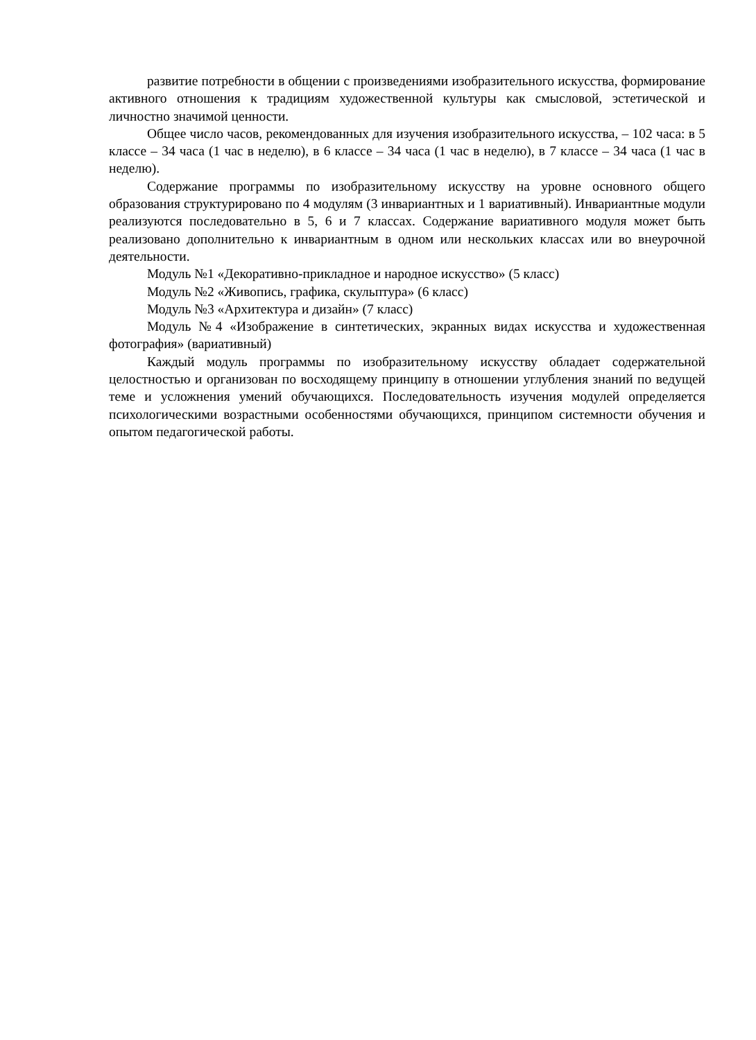развитие потребности в общении с произведениями изобразительного искусства, формирование активного отношения к традициям художественной культуры как смысловой, эстетической и личностно значимой ценности.
Общее число часов, рекомендованных для изучения изобразительного искусства, – 102 часа: в 5 классе – 34 часа (1 час в неделю), в 6 классе – 34 часа (1 час в неделю), в 7 классе – 34 часа (1 час в неделю).
Содержание программы по изобразительному искусству на уровне основного общего образования структурировано по 4 модулям (3 инвариантных и 1 вариативный). Инвариантные модули реализуются последовательно в 5, 6 и 7 классах. Содержание вариативного модуля может быть реализовано дополнительно к инвариантным в одном или нескольких классах или во внеурочной деятельности.
Модуль №1 «Декоративно-прикладное и народное искусство» (5 класс)
Модуль №2 «Живопись, графика, скульптура» (6 класс)
Модуль №3 «Архитектура и дизайн» (7 класс)
Модуль №4 «Изображение в синтетических, экранных видах искусства и художественная фотография» (вариативный)
Каждый модуль программы по изобразительному искусству обладает содержательной целостностью и организован по восходящему принципу в отношении углубления знаний по ведущей теме и усложнения умений обучающихся. Последовательность изучения модулей определяется психологическими возрастными особенностями обучающихся, принципом системности обучения и опытом педагогической работы.